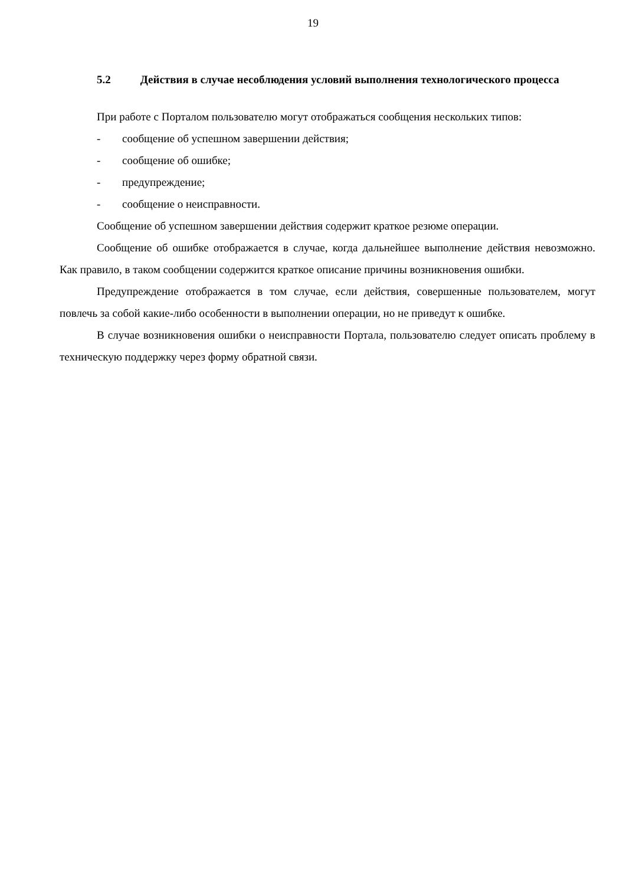19
5.2 Действия в случае несоблюдения условий выполнения технологического процесса
При работе с Порталом пользователю могут отображаться сообщения нескольких типов:
- сообщение об успешном завершении действия;
- сообщение об ошибке;
- предупреждение;
- сообщение о неисправности.
Сообщение об успешном завершении действия содержит краткое резюме операции.
Сообщение об ошибке отображается в случае, когда дальнейшее выполнение действия невозможно. Как правило, в таком сообщении содержится краткое описание причины возникновения ошибки.
Предупреждение отображается в том случае, если действия, совершенные пользователем, могут повлечь за собой какие-либо особенности в выполнении операции, но не приведут к ошибке.
В случае возникновения ошибки о неисправности Портала, пользователю следует описать проблему в техническую поддержку через форму обратной связи.